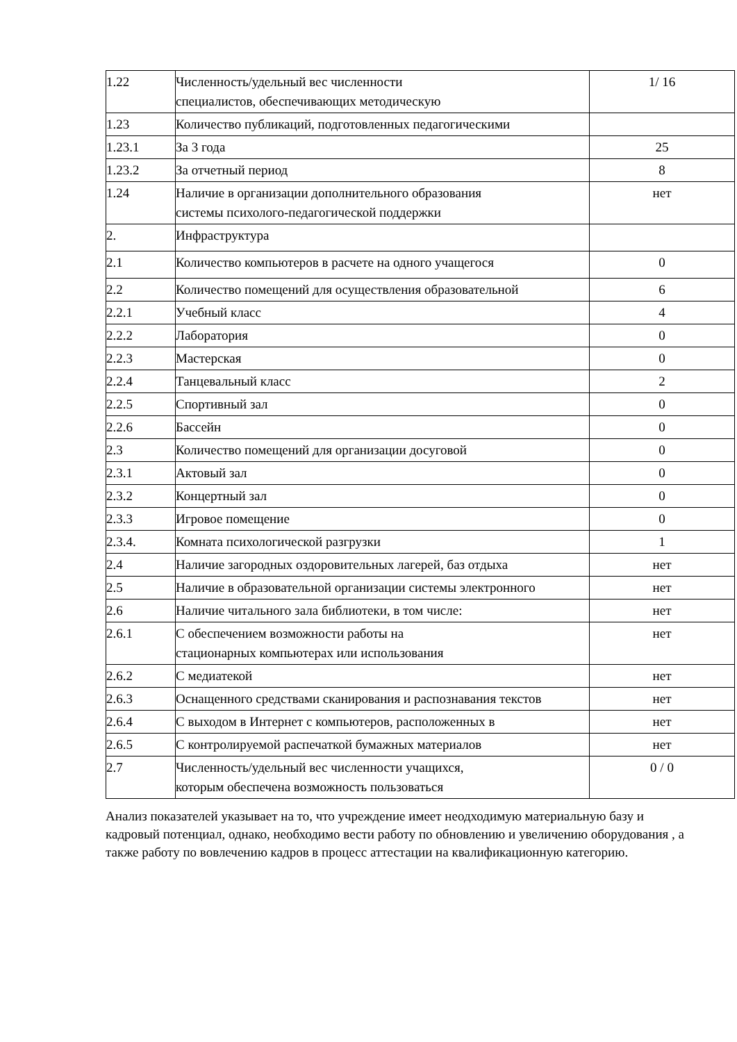| 1.22 | Численность/удельный вес численности специалистов, обеспечивающих методическую | 1/ 16 |
| 1.23 | Количество публикаций, подготовленных педагогическими | |
| 1.23.1 | За 3 года | 25 |
| 1.23.2 | За отчетный период | 8 |
| 1.24 | Наличие в организации дополнительного образования системы психолого-педагогической поддержки | нет |
| 2. | Инфраструктура | |
| 2.1 | Количество компьютеров в расчете на одного учащегося | 0 |
| 2.2 | Количество помещений для осуществления образовательной | 6 |
| 2.2.1 | Учебный класс | 4 |
| 2.2.2 | Лаборатория | 0 |
| 2.2.3 | Мастерская | 0 |
| 2.2.4 | Танцевальный класс | 2 |
| 2.2.5 | Спортивный зал | 0 |
| 2.2.6 | Бассейн | 0 |
| 2.3 | Количество помещений для организации досуговой | 0 |
| 2.3.1 | Актовый зал | 0 |
| 2.3.2 | Концертный зал | 0 |
| 2.3.3 | Игровое помещение | 0 |
| 2.3.4. | Комната психологической разгрузки | 1 |
| 2.4 | Наличие загородных оздоровительных лагерей, баз отдыха | нет |
| 2.5 | Наличие в образовательной организации системы электронного | нет |
| 2.6 | Наличие читального зала библиотеки, в том числе: | нет |
| 2.6.1 | С обеспечением возможности работы на стационарных компьютерах или использования | нет |
| 2.6.2 | С медиатекой | нет |
| 2.6.3 | Оснащенного средствами сканирования и распознавания текстов | нет |
| 2.6.4 | С выходом в Интернет с компьютеров, расположенных в | нет |
| 2.6.5 | С контролируемой распечаткой бумажных материалов | нет |
| 2.7 | Численность/удельный вес численности учащихся, которым обеспечена возможность пользоваться | 0 / 0 |
Анализ показателей указывает на то, что учреждение имеет неодходимую материальную базу и кадровый потенциал, однако, необходимо вести работу по обновлению и увеличению оборудования , а также работу по вовлечению кадров в процесс аттестации на квалификационную категорию.